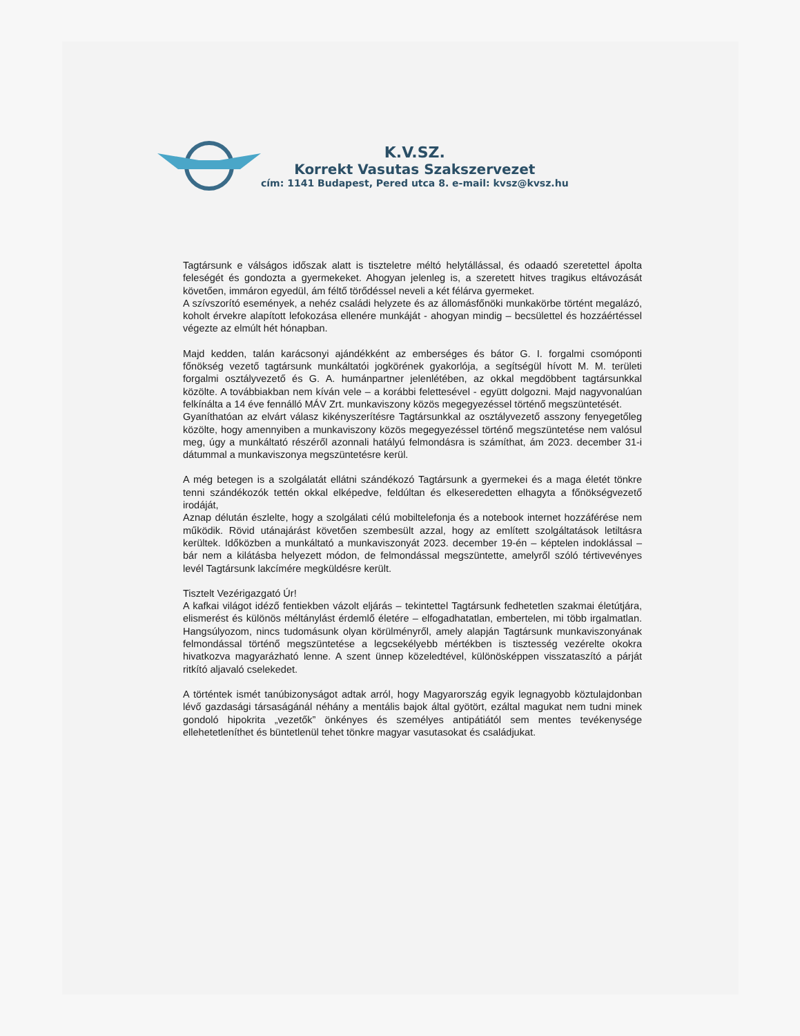K.V.SZ.
Korrekt Vasutas Szakszervezet
cím: 1141 Budapest, Pered utca 8. e-mail: kvsz@kvsz.hu
Tagtársunk e válságos időszak alatt is tiszteletre méltó helytállással, és odaadó szeretettel ápolta feleségét és gondozta a gyermekeket. Ahogyan jelenleg is, a szeretett hitves tragikus eltávozását követően, immáron egyedül, ám féltő törődéssel neveli a két félárva gyermeket.
A szívszorító események, a nehéz családi helyzete és az állomásfőnöki munkakörbe történt megalázó, koholt érvekre alapított lefokozása ellenére munkáját - ahogyan mindig – becsülettel és hozzáértéssel végezte az elmúlt hét hónapban.
Majd kedden, talán karácsonyi ajándékként az emberséges és bátor G. I. forgalmi csomóponti főnökség vezető tagtársunk munkáltatói jogkörének gyakorlója, a segítségül hívott M. M. területi forgalmi osztályvezető és G. A. humánpartner jelenlétében, az okkal megdöbbent tagtársunkkal közölte. A továbbiakban nem kíván vele – a korábbi felettesével - együtt dolgozni. Majd nagyvonalúan felkínálta a 14 éve fennálló MÁV Zrt. munkaviszony közös megegyezéssel történő megszüntetését.
Gyaníthatóan az elvárt válasz kikényszerítésre Tagtársunkkal az osztályvezető asszony fenyegetőleg közölte, hogy amennyiben a munkaviszony közös megegyezéssel történő megszüntetése nem valósul meg, úgy a munkáltató részéről azonnali hatályú felmondásra is számíthat, ám 2023. december 31-i dátummal a munkaviszonya megszüntetésre kerül.
A még betegen is a szolgálatát ellátni szándékozó Tagtársunk a gyermekei és a maga életét tönkre tenni szándékozók tettén okkal elképedve, feldúltan és elkeseredetten elhagyta a főnökségvezető irodáját,
Aznap délután észlelte, hogy a szolgálati célú mobiltelefonja és a notebook internet hozzáférése nem működik. Rövid utánajárást követően szembesült azzal, hogy az említett szolgáltatások letiltásra kerültek. Időközben a munkáltató a munkaviszonyát 2023. december 19-én – képtelen indoklással – bár nem a kilátásba helyezett módon, de felmondással megszüntette, amelyről szóló tértivevényes levél Tagtársunk lakcímére megküldésre került.
Tisztelt Vezérigazgató Úr!
A kafkai világot idéző fentiekben vázolt eljárás – tekintettel Tagtársunk fedhetetlen szakmai életútjára, elismerést és különös méltánylást érdemlő életére – elfogadhatatlan, embertelen, mi több irgalmatlan. Hangsúlyozom, nincs tudomásunk olyan körülményről, amely alapján Tagtársunk munkaviszonyának felmondással történő megszüntetése a legcsekélyebb mértékben is tisztesség vezérelte okokra hivatkozva magyarázható lenne. A szent ünnep közeledtével, különösképpen visszataszító a párját ritkító aljavaló cselekedet.
A történtek ismét tanúbizonyságot adtak arról, hogy Magyarország egyik legnagyobb köztulajdonban lévő gazdasági társaságánál néhány a mentális bajok által gyötört, ezáltal magukat nem tudni minek gondoló hipokrita „vezetők” önkényes és személyes antipátiától sem mentes tevékenysége ellehetetleníthet és büntetlenül tehet tönkre magyar vasutasokat és családjukat.